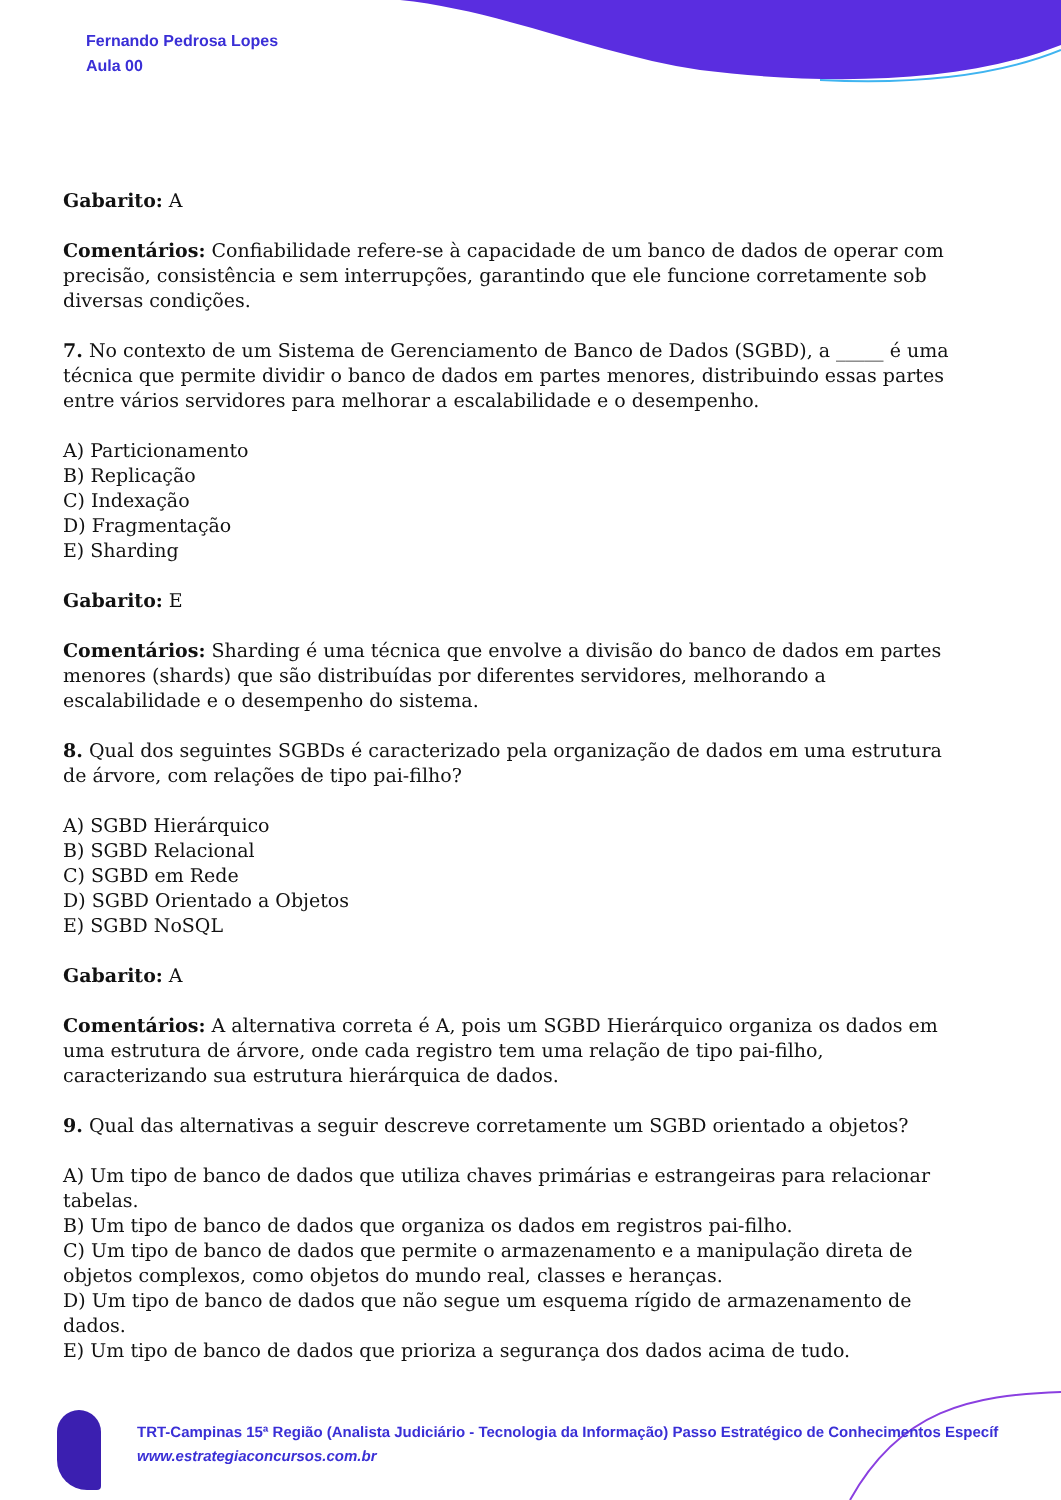Fernando Pedrosa Lopes
Aula 00
Gabarito: A
Comentários: Confiabilidade refere-se à capacidade de um banco de dados de operar com precisão, consistência e sem interrupções, garantindo que ele funcione corretamente sob diversas condições.
7. No contexto de um Sistema de Gerenciamento de Banco de Dados (SGBD), a _____ é uma técnica que permite dividir o banco de dados em partes menores, distribuindo essas partes entre vários servidores para melhorar a escalabilidade e o desempenho.
A) Particionamento
B) Replicação
C) Indexação
D) Fragmentação
E) Sharding
Gabarito: E
Comentários: Sharding é uma técnica que envolve a divisão do banco de dados em partes menores (shards) que são distribuídas por diferentes servidores, melhorando a escalabilidade e o desempenho do sistema.
8. Qual dos seguintes SGBDs é caracterizado pela organização de dados em uma estrutura de árvore, com relações de tipo pai-filho?
A) SGBD Hierárquico
B) SGBD Relacional
C) SGBD em Rede
D) SGBD Orientado a Objetos
E) SGBD NoSQL
Gabarito: A
Comentários: A alternativa correta é A, pois um SGBD Hierárquico organiza os dados em uma estrutura de árvore, onde cada registro tem uma relação de tipo pai-filho, caracterizando sua estrutura hierárquica de dados.
9. Qual das alternativas a seguir descreve corretamente um SGBD orientado a objetos?
A) Um tipo de banco de dados que utiliza chaves primárias e estrangeiras para relacionar tabelas.
B) Um tipo de banco de dados que organiza os dados em registros pai-filho.
C) Um tipo de banco de dados que permite o armazenamento e a manipulação direta de objetos complexos, como objetos do mundo real, classes e heranças.
D) Um tipo de banco de dados que não segue um esquema rígido de armazenamento de dados.
E) Um tipo de banco de dados que prioriza a segurança dos dados acima de tudo.
TRT-Campinas 15ª Região (Analista Judiciário - Tecnologia da Informação) Passo Estratégico de Conhecimentos Específ
www.estrategiaconcursos.com.br